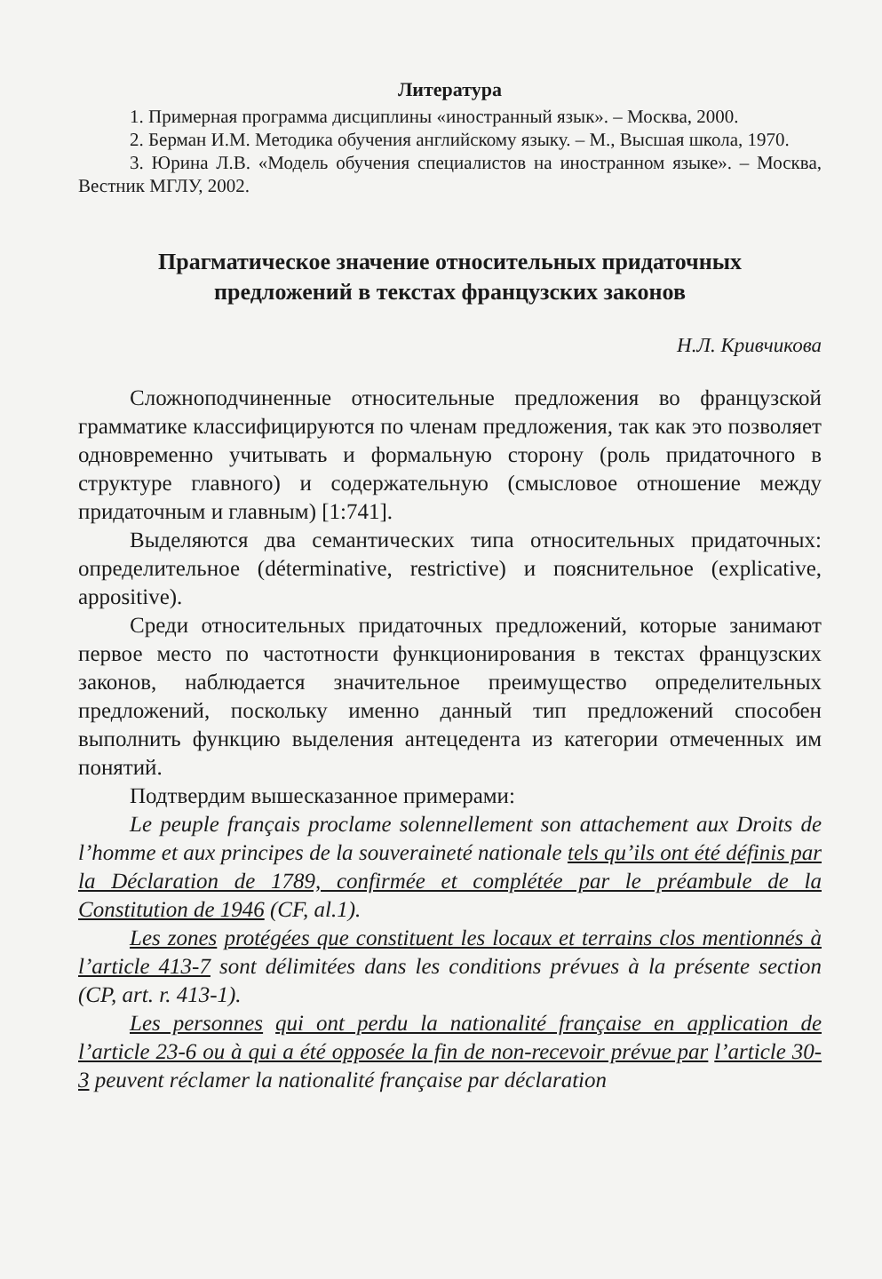Литература
1. Примерная программа дисциплины «иностранный язык». – Москва, 2000.
2. Берман И.М. Методика обучения английскому языку. – М., Высшая школа, 1970.
3. Юрина Л.В. «Модель обучения специалистов на иностранном языке». – Москва, Вестник МГЛУ, 2002.
Прагматическое значение относительных придаточных
предложений в текстах французских законов
Н.Л. Кривчикова
Сложноподчиненные относительные предложения во французской грамматике классифицируются по членам предложения, так как это позволяет одновременно учитывать и формальную сторону (роль придаточного в структуре главного) и содержательную (смысловое отношение между придаточным и главным) [1:741].
Выделяются два семантических типа относительных придаточных: определительное (déterminative, restrictive) и пояснительное (explicative, appositive).
Среди относительных придаточных предложений, которые занимают первое место по частотности функционирования в текстах французских законов, наблюдается значительное преимущество определительных предложений, поскольку именно данный тип предложений способен выполнить функцию выделения антецедента из категории отмеченных им понятий.
Подтвердим вышесказанное примерами:
Le peuple français proclame solennellement son attachement aux Droits de l’homme et aux principes de la souveraineté nationale tels qu’ils ont été définis par la Déclaration de 1789, confirmée et complétée par le préambule de la Constitution de 1946 (CF, al.1).
Les zones protégées que constituent les locaux et terrains clos mentionnés à l’article 413-7 sont délimitées dans les conditions prévues à la présente section (CP, art. r. 413-1).
Les personnes qui ont perdu la nationalité française en application de l’article 23-6 ou à qui a été opposée la fin de non-recevoir prévue par l’article 30-3 peuvent réclamer la nationalité française par déclaration